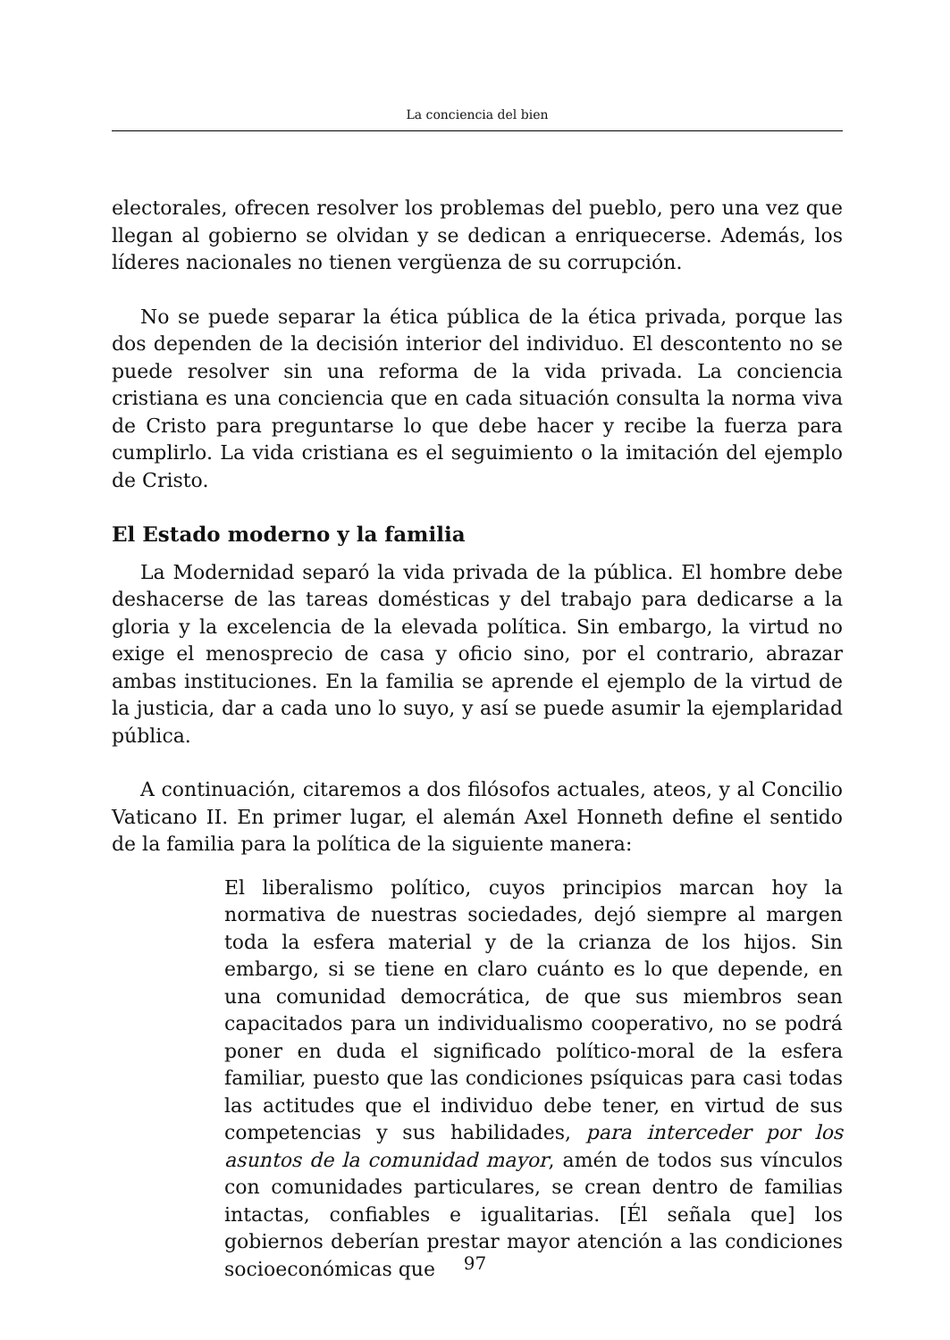La conciencia del bien
electorales, ofrecen resolver los problemas del pueblo, pero una vez que llegan al gobierno se olvidan y se dedican a enriquecerse. Además, los líderes nacionales no tienen vergüenza de su corrupción.
No se puede separar la ética pública de la ética privada, porque las dos dependen de la decisión interior del individuo. El descontento no se puede resolver sin una reforma de la vida privada. La conciencia cristiana es una conciencia que en cada situación consulta la norma viva de Cristo para preguntarse lo que debe hacer y recibe la fuerza para cumplirlo. La vida cristiana es el seguimiento o la imitación del ejemplo de Cristo.
El Estado moderno y la familia
La Modernidad separó la vida privada de la pública. El hombre debe deshacerse de las tareas domésticas y del trabajo para dedicarse a la gloria y la excelencia de la elevada política. Sin embargo, la virtud no exige el menosprecio de casa y oficio sino, por el contrario, abrazar ambas instituciones. En la familia se aprende el ejemplo de la virtud de la justicia, dar a cada uno lo suyo, y así se puede asumir la ejemplaridad pública.
A continuación, citaremos a dos filósofos actuales, ateos, y al Concilio Vaticano II. En primer lugar, el alemán Axel Honneth define el sentido de la familia para la política de la siguiente manera:
El liberalismo político, cuyos principios marcan hoy la normativa de nuestras sociedades, dejó siempre al margen toda la esfera material y de la crianza de los hijos. Sin embargo, si se tiene en claro cuánto es lo que depende, en una comunidad democrática, de que sus miembros sean capacitados para un individualismo cooperativo, no se podrá poner en duda el significado político-moral de la esfera familiar, puesto que las condiciones psíquicas para casi todas las actitudes que el individuo debe tener, en virtud de sus competencias y sus habilidades, para interceder por los asuntos de la comunidad mayor, amén de todos sus vínculos con comunidades particulares, se crean dentro de familias intactas, confiables e igualitarias. [Él señala que] los gobiernos deberían prestar mayor atención a las condiciones socioeconómicas que
97